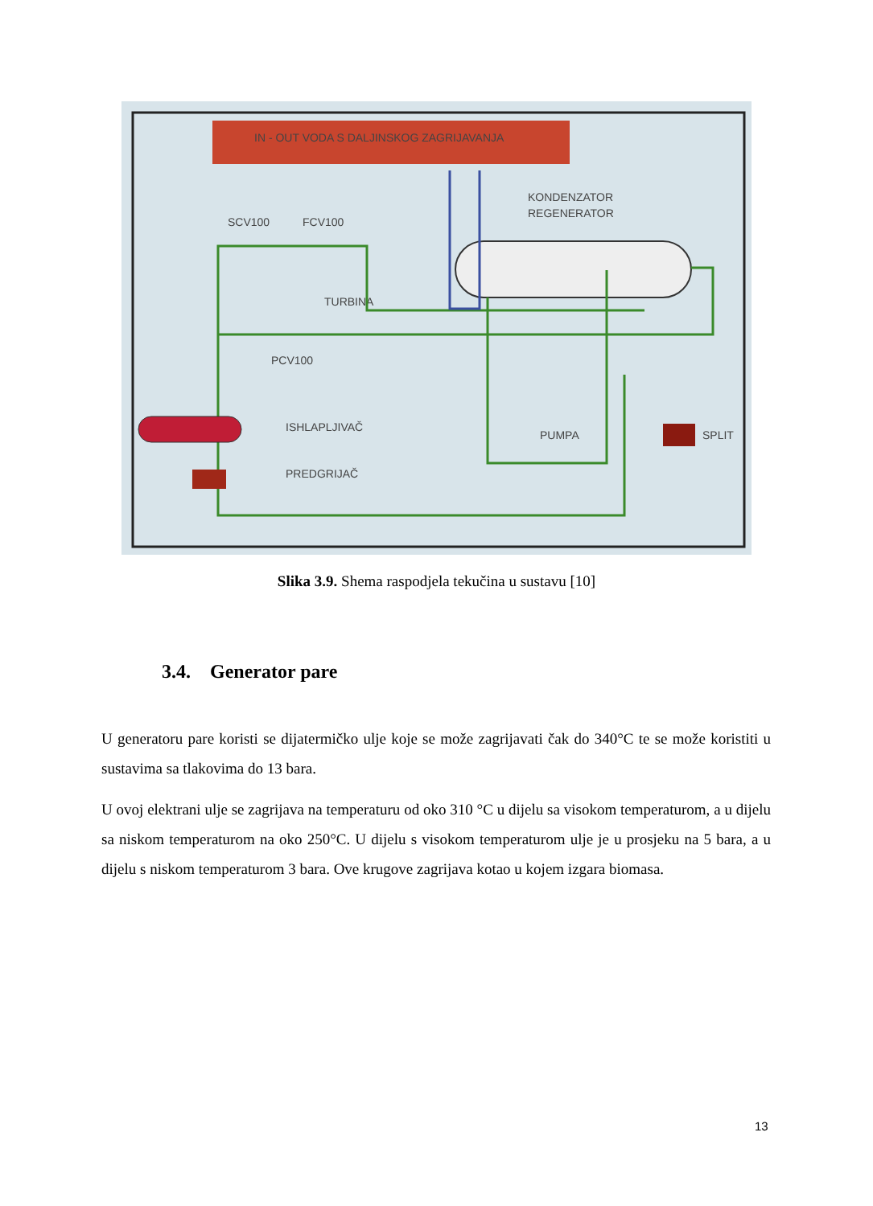IN - OUT VODA S DALJINSKOG ZAGRIJAVANJA
KONDENZATOR
REGENERATOR
SCV100
FCV100
TURBINA
PCV100
ISHLAPLJIVAČ
PREDGRIJAČ
PUMPA
SPLIT
Slika 3.9. Shema raspodjela tekučina u sustavu [10]
3.4. Generator pare
U generatoru pare koristi se dijatermičko ulje koje se može zagrijavati čak do 340°C te se može koristiti u sustavima sa tlakovima do 13 bara.
U ovoj elektrani ulje se zagrijava na temperaturu od oko 310 °C u dijelu sa visokom temperaturom, a u dijelu sa niskom temperaturom na oko 250°C. U dijelu s visokom temperaturom ulje je u prosjeku na 5 bara, a u dijelu s niskom temperaturom 3 bara. Ove krugove zagrijava kotao u kojem izgara biomasa.
13